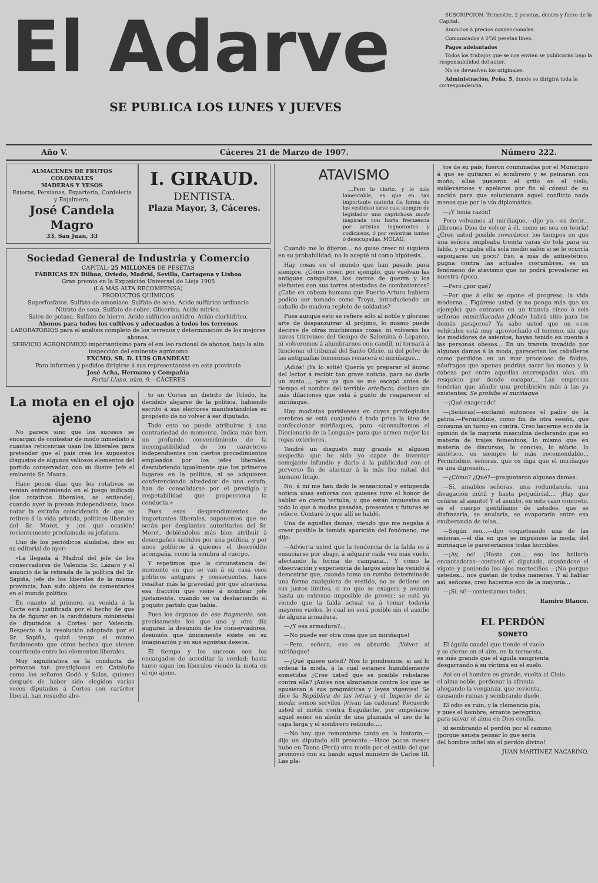El Adarve
SE PUBLICA LOS LUNES Y JUEVES
SUSCRIPCIÓN: Trimestre, 2 pesetas, dentro y fuera de la Capital.
Anuncios á precios convencionales.
Comunicados á 0'50 pesetas línea.
Pagos adelantados
Todos los trabajos que se nos envíen se publicarán bajo la responsabilidad del autor.
No se devuelven los originales.
Administración, Peña, 5, donde se dirigirá toda la correspondencia.
Año V. Cáceres 21 de Marzo de 1907. Número 222.
ALMACENES DE FRUTOS COLONIALES
MADERAS Y YESOS
Esteras, Persianas, Espartería, Cordelería y Enjalmera.
José Candela Magro
33, San Juan, 33
I. GIRAUD.
DENTISTA.
Plaza Mayor, 3, Cáceres.
Sociedad General de Industria y Comercio
CAPITAL: 25 MILLONES DE PESETAS
FÁBRICAS EN Bilbao, Oviedo, Madrid, Sevilla, Cartagena y Lisboa
Gran premio en la Exposición Universal de Lieja 1905
(LA MÁS ALTA RECOMPENSA)
PRODUCTOS QUÍMICOS
Superfosfatos. Sulfato de amoniaco. Sulfato de sosa. Acido sulfúrico ordinario
Nitrato de sosa. Sulfato de cobre. Glicerina. Acido nítrico.
Sales de potasa. Sulfato de hierro. Acido sulfúrico anhidro. Acido clorhídrico.
Abonos para todos los cultivos y adecuados á todos los terrenos
LABORATORIOS para el análisis completo de los terrenos y determinación de los mejores abonos.
SERVICIO AGRONÓMICO importantísimo para el em leo racional de abonos, bajo la alta inspección del eminente agrónomo
EXCMO. SR. D. LUIS GRANDEAU
Para informes y pedidos dirigirse á sus representantes en esta provincia
José Acha, Hermano y Compañía
Portal Llano, núm. 9.—CÁCERES
La mota en el ojo ajeno
No parece sino que los sucesos se encargan de contestar de modo inmediato á cuantas reticencias usan los liberales para pretender que el país crea los supuestos disgustos de algunos valiosos elementos del partido conservador, con su ilustre Jefe el eminente Sr. Maura.
Hace pocos días que los rotativos se venían entreteniendo en el juego indicado (los rotativos liberales, se entiende), cuando ayer la prensa independiente, hace notar la extraña coincidencia de que se retiren á la vida privada, políticos liberales del Sr. Moret, y ¡en qué ocasión! recientemente proclamada su jefatura.
Uno de los periódicos aludidos, dice en su editorial de ayer:
«La llegada á Madrid del jefe de los conservadores de Valencia Sr. Lázaro y el anuncio de la retirada de la política del Sr. Sapiña, jefe de los liberales de la misma provincia, han sido objeto de comentarios en el mundo político.
En cuanto al primero, su venida á la Corte está justificada por el hecho de que ha de figurar en la candidatura ministerial de diputados á Cortes por Valencia. Respecto á la resolución adoptada por el Sr. Sapiña, quizá tenga el mismo fundamento que otros hechos que vienen ocurriendo entre los elementos liberales.
Muy significativa es la conducta de personas tan prestigiosas en Cataluña como los señores Godó y Salas, quienes después de haber sido elegidos varias veces diputados á Cortes con carácter liberal, han resuelto aho-
to en Cortes un distrito de Toledo, ha decidido alejarse de la política, habiendo escrito á sus electores manifestándoles su propósito de no volver á ser diputado.
Todo esto no puede atribuirse á una contrariedad de momento. Indica más bien un profundo convencimiento de la incompatibilidad de los caracteres independientes con ciertos procedimientos empleados por los jefes liberales, descubriendo igualmente que los primeros lugares en la política, si se adquieren conferenciando alrededor de una estufa, han de consolidarse por el prestigio y respetabilidad que proporciona la conducta.»
Pues esos desprendimientos de importantes liberales, suponemos que no serán por desplantes autoritarios del Sr. Moret, debiéndolos más bien atribuir á desengaños sufridos por una política, y por unos políticos á quienes el descrédito acompaña, como la sombra al cuerpo.
Y repetimos que la circunstancia del momento en que se van á su casa esos políticos antiguos y consecuentes, hace resaltar más la gravedad por que atraviesa esa fracción que viene á nombrar jefe justamente, cuando se va deshaciendo el poquito partido que había.
Pues los órganos de ese fragmento, son precisamente los que uno y otro día auguran la desunión de los conservadores, desunión que únicamente existe en su imaginación y en sus egoistas deseos.
El tiempo y los sucesos son los encargados de acreditar la verdad; hasta tanto sigan los liberales viendo la mota en el ojo ajeno.
ATAVISMO
...Pero lo cierto, y lo más lamentable, es que en tan importante materia (la forma de los vestidos) sirve casi siempre de legislador una caprichosa moda inspirada con harta frecuencia por artistas ingnorantes y codiciosos, ó por señoritas tontas ó desocupadas. MOLAU.
Cuando me lo dijeron... no quise creer ni siquiera en su probabilidad; no lo acepté ni como hipótesis...
Hay cosas en el mundo que han pasado para siempre. ¿Cómo creer, por ejemplo, que vuelvan las antiguas catapultas, los carros de guerra y los elefantes con sus torres atestadas de combatientes? ¿Cabe en cabeza humana que Puerto Arturo hubiera podido ser tomado como Troya, introduciendo un caballo de madera repleto de soldados?
Pues aunque esto se refiere sólo al noble y glorioso arte de despanzurrar al prójimo, lo mismo puede decirse de otras muchísimas cosas: ni volverán las naves trirremes del tiempo de Salomina ó Lepanto, ni volveremos á alumbrarnos con candil, ni tornará á funcionar el tribunal del Santo Oficio, ni del polvo de las antiguallas femeninas renacerá el miriñaque...
¡Adiós! ¡Ya lo solté! Quería yo preparar el ánimo del lector á recibir tan grave noticia, para no darle un susto...; pero ya que se me escapó antes de tiempo el nombre del terrible artefacto, declaro sin más dilaciones que está á punto de reaparecer el miriñaque.
Hay modistas parisienses en cuyos privilegiados cerebros se está cuajando á toda prisa la idea de confeccionar miriñaques, para «(consultemos el Diccionario de la Lengua)» para que armen mejor las ropas exteriores.
Tendré un disgusto muy grande si alguien sospecha que he sido yo capaz de inventar semejante infundio y darlo á la publicidad con el perverso fin de alarmar á la más fea mitad del humano linaje.
No; á mí me han dado la sensacional y estupenda noticia unas señoras con quienes tuve el honor de hablar en cierta tertulia, y que están impuestas en todo lo que á modas pasadas, presentes y futuras se refiere. Contaré lo que allí se habló.
Una de aquellas damas, viendo que me negaba á creer posible la temida aparición del fenómeno, me dijo:
—Advierta usted que la tendencia de la falda es á ensuciarse por abajo, á adquirir cada vez más vuelo, afectando la forma de campana... Y como la observación y experiencia de largos años ha venido á demostrar que, cuando toma un rumbo determinado una forma cualquiera de vestido, no se detiene en sus justos límites, si no que se exagera y avanza hasta un extremo imposible de prever; se está ya viendo que la falda actual va á tomar todavía mayores vuelos, lo cual no será posible sin el auxilio de alguna armadura.
—¿Y esa armadura?...
—No puede ser otra cosa que un miriñaque!
—Pero, señora, eso es absurdo. ¡Volver al miriñaque!
—¿Qué quiere usted? Nos lo pondremos, si así lo ordena la moda, á la cual estamos humildemente sometidas ¿Cree usted que es posible rebelarse contra ella? ¡Antes nos alzaríamos contra los que se opusieran á sus pragmáticas y leyes vigentes! Se dice la República de las letras y el Imperio de la moda; somos serviles ¡Vivan las cadenas! Recuerde usted el motín contra Esquilache, por empeñarse aquel señor en abolir de una plumada el uso de la capa larga y el sombrero redondo.....
—No hay que remontarse tanto en la historia,— dijo un diputado allí presente.—Hace pocos meses hubo en Taena (Perú) otro motín por el estilo del que promovió con su bando aquel ministro de Carlos III. Las pla-
tos de su país, fueron conminadas por el Municipio á que se quitaran el sombrero y se peinaran con moño; ellas pusieron el grito en el cielo, subleváronse y apelaron por fin al cónsul de su nación para que solucionara aquel conflicto nada menos que por la vía diplomática.
—¡Y tenía razón!
Pero volvamos al miriñaque,—dije yo,—es decir... ¡líbrenos Dios de volver á él, como no sea en teoría! ¿Cree usted posible reverdecer los tiempos en que una señora empleaba treinta varas de tela para su falda, y ocupaba ella sola medio salón si se le ocurría esponjarse un poco? Eso, á más de antiestético, pugna contra las actuales costumbres, es un fenómeno de atavismo que no podrá prevalecer en nuestra época.
—Pero ¿por qué?
—Por que á ello se opone el progreso, la vida moderna... Figúrese usted (y no pongo más que un ejemplo) que entrasen en un tranvía cinco ó seis señoras enmiriñacadas ¿dónde habrá sitio para los demás pasajeros? Ya sabe usted que en esos vehículos está muy aprovechado el terreno, sin que los medidores de asientos, hayan tenido en cuenta á las personas obesas... En un tranvía invadido por algunas damas á la moda, parecerían los caballeros como perdidos en un mar proceloso de faldas, náufragos que apenas podrían sacar las manos y la cabeza por entre aquellas encrespadas olas, sin resquicio por donde escapar... Las empresas tendrían que añadir una prohibición más á las ya existentes: Se prohibe el miriñaque.
—¡Qué exagerado!
—¡Señoras!—exclamó entonces el padre de la patria.—Permitidme, como fin de otra sesión, que consuma un turno en contra. Creo hacerme eco de la opinión de la mayoría masculina declarando que en materia de trajes femeninos, lo mismo que en materia de discursos, lo conciso, lo sóbrio, lo sintético, es siempre lo más recomendable... Permitidme, señoras, que os diga que el miriñaque es una digresión...
—¿Cómo? ¿Qué?—preguntaron algunas damas.
—Sí, amables señoras, una redundancia, una divagación inútil y hasta perjudicial.... ¡Hay que ceñirse al asunto! Y el asunto, en este caso concreto, es el cuerpo gentilísimo de ustedes, que se disfrazaría, se anularía, se evaporaría entre esa exuberancia de telas...
—Según eso...—dijo coqueteando una de las señoras,—el día en que se impusiese la moda, del miriñaque le pareceríamos todas horribles.
—¡Ay, no! ¡Hasta con... eso las hallaría encantadoras—contestó el diputado, atusándose el vigote y poniendo los ojos morteciños.—¡No porque ustedes... nos gustan de todas maneras. Y al hablar así, señoras, creo hacerme eco de la mayoría...
—¡Sí, sí!—contestamos todos.
Ramiro Blanco.
EL PERDÓN
SONETO
El águila caudal que tiende el vuelo
y se cierne en el aire, en la tormenta,
es más grande que el águila sangrienta
desgarrando á su víctima en el suelo.
Así en el hombre es grande, vuelta al Cielo
el alma noble, perdonar la afrenta
ahogando la venganza, que revienta,
causando ruinas y sembrando duelo.
El odio es ruin, y la clemencia pía;
y pues el hombre, errante peregrino,
para salvar el alma en Dios confía,
id sembrando el perdón por el camino;
¡porque asusta pensar lo que sería
del hombre infiel sin el perdón divino!
JUAN MARTÍNEZ NACARINO.